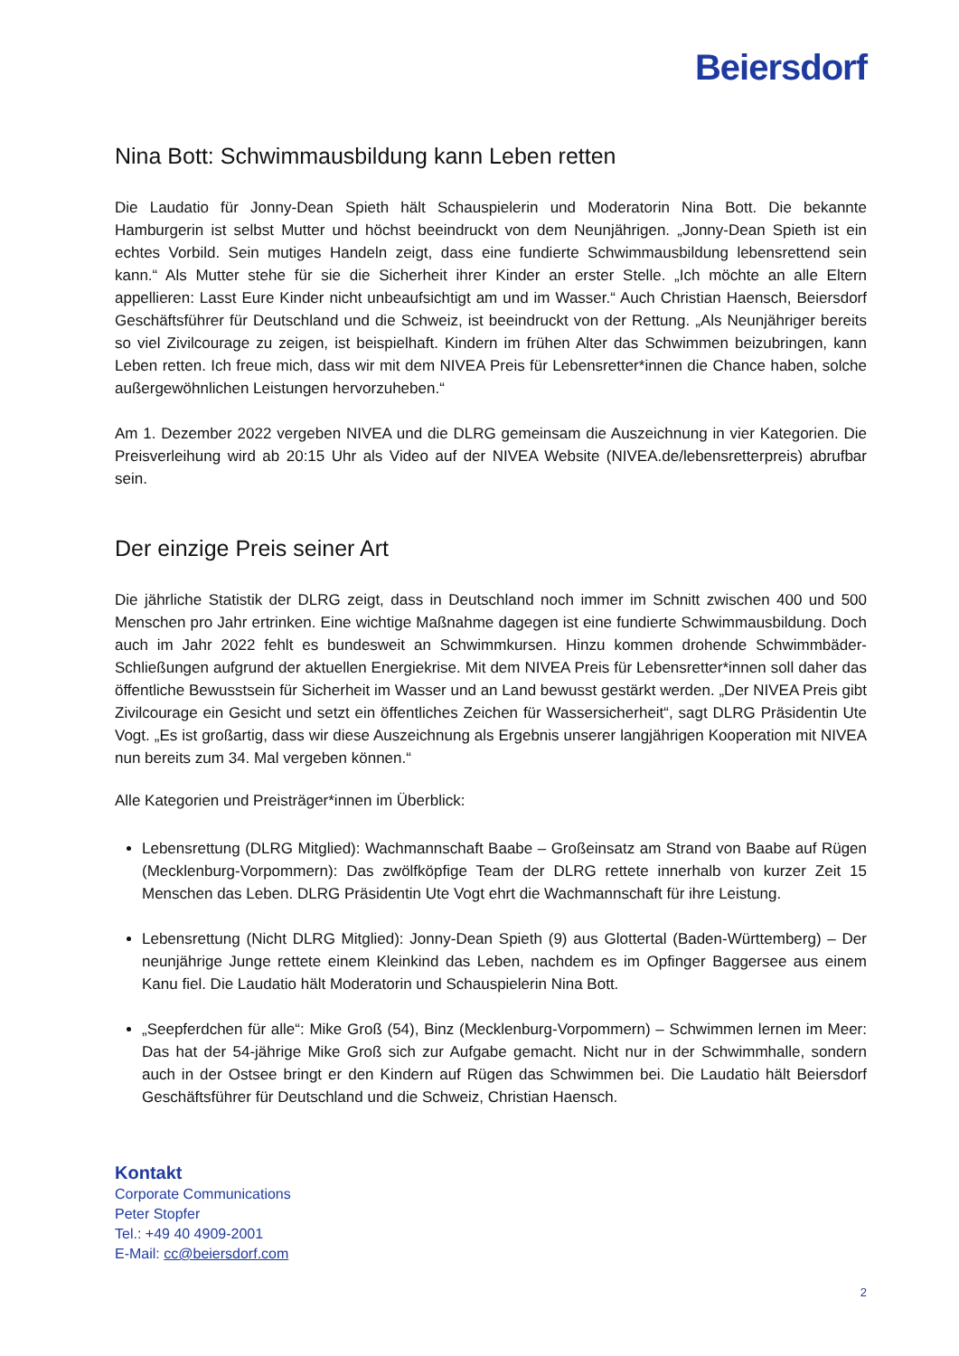Beiersdorf
Nina Bott: Schwimmausbildung kann Leben retten
Die Laudatio für Jonny-Dean Spieth hält Schauspielerin und Moderatorin Nina Bott. Die bekannte Hamburgerin ist selbst Mutter und höchst beeindruckt von dem Neunjährigen. „Jonny-Dean Spieth ist ein echtes Vorbild. Sein mutiges Handeln zeigt, dass eine fundierte Schwimmausbildung lebensrettend sein kann.“ Als Mutter stehe für sie die Sicherheit ihrer Kinder an erster Stelle. „Ich möchte an alle Eltern appellieren: Lasst Eure Kinder nicht unbeaufsichtigt am und im Wasser.“ Auch Christian Haensch, Beiersdorf Geschäftsführer für Deutschland und die Schweiz, ist beeindruckt von der Rettung. „Als Neunjähriger bereits so viel Zivilcourage zu zeigen, ist beispielhaft. Kindern im frühen Alter das Schwimmen beizubringen, kann Leben retten. Ich freue mich, dass wir mit dem NIVEA Preis für Lebensretter*innen die Chance haben, solche außergewöhnlichen Leistungen hervorzuheben.“
Am 1. Dezember 2022 vergeben NIVEA und die DLRG gemeinsam die Auszeichnung in vier Kategorien. Die Preisverleihung wird ab 20:15 Uhr als Video auf der NIVEA Website (NIVEA.de/lebensretterpreis) abrufbar sein.
Der einzige Preis seiner Art
Die jährliche Statistik der DLRG zeigt, dass in Deutschland noch immer im Schnitt zwischen 400 und 500 Menschen pro Jahr ertrinken. Eine wichtige Maßnahme dagegen ist eine fundierte Schwimmausbildung. Doch auch im Jahr 2022 fehlt es bundesweit an Schwimmkursen. Hinzu kommen drohende Schwimmbäder-Schließungen aufgrund der aktuellen Energiekrise. Mit dem NIVEA Preis für Lebensretter*innen soll daher das öffentliche Bewusstsein für Sicherheit im Wasser und an Land bewusst gestärkt werden. „Der NIVEA Preis gibt Zivilcourage ein Gesicht und setzt ein öffentliches Zeichen für Wassersicherheit“, sagt DLRG Präsidentin Ute Vogt. „Es ist großartig, dass wir diese Auszeichnung als Ergebnis unserer langjährigen Kooperation mit NIVEA nun bereits zum 34. Mal vergeben können.“
Alle Kategorien und Preisträger*innen im Überblick:
Lebensrettung (DLRG Mitglied): Wachmannschaft Baabe – Großeinsatz am Strand von Baabe auf Rügen (Mecklenburg-Vorpommern): Das zwölfköpfige Team der DLRG rettete innerhalb von kurzer Zeit 15 Menschen das Leben. DLRG Präsidentin Ute Vogt ehrt die Wachmannschaft für ihre Leistung.
Lebensrettung (Nicht DLRG Mitglied): Jonny-Dean Spieth (9) aus Glottertal (Baden-Württemberg) – Der neunjährige Junge rettete einem Kleinkind das Leben, nachdem es im Opfinger Baggersee aus einem Kanu fiel. Die Laudatio hält Moderatorin und Schauspielerin Nina Bott.
„Seepferdchen für alle“: Mike Groß (54), Binz (Mecklenburg-Vorpommern) – Schwimmen lernen im Meer: Das hat der 54-jährige Mike Groß sich zur Aufgabe gemacht. Nicht nur in der Schwimmhalle, sondern auch in der Ostsee bringt er den Kindern auf Rügen das Schwimmen bei. Die Laudatio hält Beiersdorf Geschäftsführer für Deutschland und die Schweiz, Christian Haensch.
Kontakt
Corporate Communications
Peter Stopfer
Tel.: +49 40 4909-2001
E-Mail: cc@beiersdorf.com
2